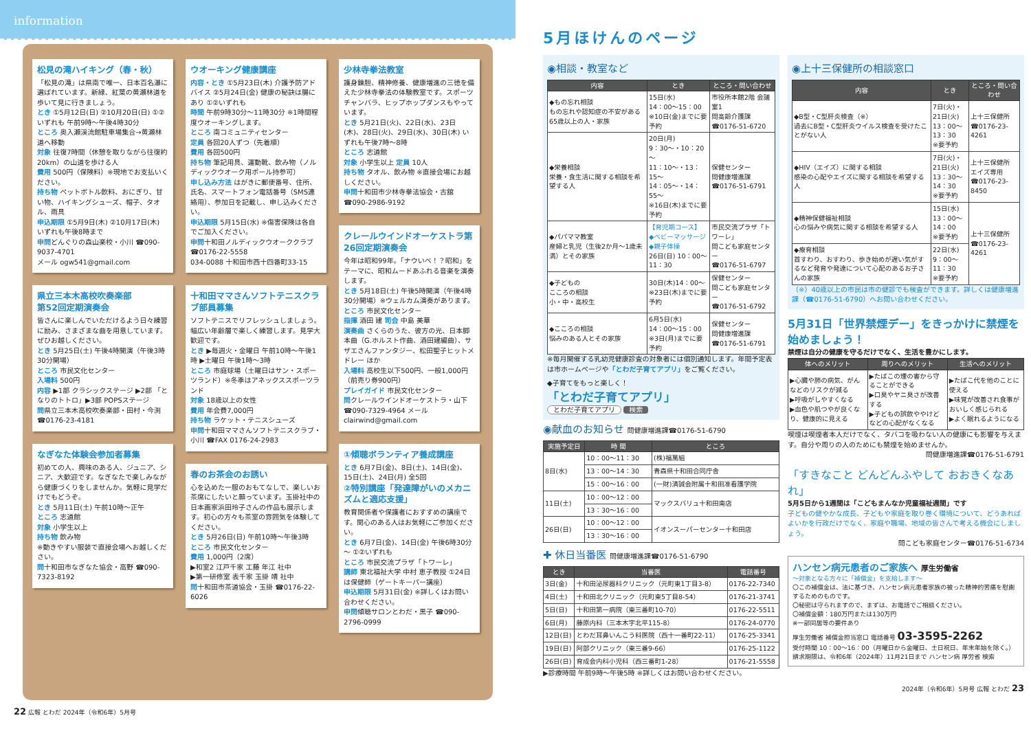information
松見の滝ハイキング（春・秋）
「松見の滝」は県南で唯一、日本百名瀑に選ばれています。新緑、紅葉の黄瀬林道を歩いて見に行きましょう。
とき ①5月12日(日) ②10月20日(日) ①②いずれも 午前9時～午後4時30分
ところ 奥入瀬渓流館駐車場集合→黄瀬林道へ移動
対象 往復7時間（休憩を取りながら往復約20km）の山道を歩ける人
費用 500円（保険料）※現地でお支払いください。
持ち物 ペットボトル飲料、おにぎり、甘い物、ハイキングシューズ、帽子、タオル、雨具
申込期限 ①5月9日(木) ②10月17日(木) いずれも午後8時まで
申問どんぐりの森山楽校・小川 ☎090-9037-4701
メール ogw541@gmail.com
県立三本木高校吹奏楽部
第52回定期演奏会
皆さんに楽しんでいただけるよう日々練習に励み、さまざまな曲を用意しています。ぜひお越しください。
とき 5月25日(土) 午後4時開演（午後3時30分開場）
ところ 市民文化センター
入場料 500円
内容 ▶1部 クラシックステージ ▶2部 「となりのトトロ」▶3部 POPSステージ
問県立三本木高校吹奏楽部・田村・今渕☎0176-23-4181
なぎなた体験会参加者募集
初めての人、興味のある人、ジュニア、シニア、大歓迎です。なぎなたで楽しみながら健康づくりをしませんか。気軽に見学だけでもどうぞ。
とき 5月11日(土) 午前10時～正午
ところ 志道館
対象 小学生以上
持ち物 飲み物
※動きやすい服装で直接会場へお越しください。
問十和田市なぎなた協会・高野 ☎090-7323-8192
ウオーキング健康講座
内容・とき ①5月23日(木) 介護予防アドバイス ②5月24日(金) 健康の秘訣は腸にあり ①②いずれも
時間 午前9時30分～11時30分 ※1時間程度ウオーキングします。
ところ 南コミュニティセンター
定員 各回20人ずつ（先着順）
費用 各回500円
持ち物 筆記用具、運動靴、飲み物（ノルディックウオーク用ポール持参可）
申し込み方法 はがきに郵便番号、住所、氏名、スマートフォン電話番号（SMS連絡用）、参加日を記載し、申し込みください。
申込期限 5月15日(水) ※傷害保険は各自でご加入ください。
申問十和田ノルディックウオーククラブ☎0176-22-5558
034-0088 十和田市西十四番町33-15
十和田ママさんソフトテニスクラブ部員募集
ソフトテニスでリフレッシュしましょう。幅広い年齢層で楽しく練習します。見学大歓迎です。
とき ▶毎週火・金曜日 午前10時～午後1時 ▶土曜日 午後1時～3時
ところ 市庭球場（土曜日はサン・スポーツランド）※冬季はアネックススポーツランド
対象 18歳以上の女性
費用 年会費7,000円
持ち物 ラケット・テニスシューズ
申問十和田ママさんソフトテニスクラブ・小川 ☎FAX 0176-24-2983
春のお茶会のお誘い
心を込めた一服のおもてなしで、楽しいお茶席にしたいと願っています。玉掛社中の日本画家浜田玲子さんの作品も展示します。初心の方々も茶室の雰囲気を体験してください。
とき 5月26日(日) 午前10時～午後3時
ところ 市民文化センター
費用 1,000円（2席）
▶和室2 江戸千家 工藤 年江 社中
▶第一研修室 表千家 玉掛 靖 社中
問十和田市茶道協会・玉掛 ☎0176-22-6026
少林寺拳法教室
護身錬胆、精神修養、健康増進の三徳を備えた少林寺拳法の体験教室です。スポーツチャンバラ、ヒップホップダンスもやっています。
とき 5月21日(火)、22日(水)、23日(木)、28日(火)、29日(水)、30日(木) いずれも午後7時～8時
ところ 志道館
対象 小学生以上 定員 10人
持ち物 タオル、飲み物 ※直接会場にお越しください。
申問十和田市少林寺拳法協会・古舘 ☎090-2986-9192
クレールウインドオーケストラ第26回定期演奏会
今年は昭和99年。「ナウいべ！？昭和」をテーマに、昭和ムードあふれる音楽を演奏します。
とき 5月18日(土) 午後5時開演（午後4時30分開場）※ウェルカム演奏があります。
ところ 市民文化センター
指揮 酒田 建 司会 中島 美華
演奏曲 さくらのうた、彼方の光、日本脚本曲（G.ホルスト作曲、酒田建編曲）、サザエさんファンタジー、松田聖子ヒットメドレー ほか
入場料 高校生以下500円、一般1,000円（前売り券900円）
プレイガイド 市民文化センター
問クレールウインドオーケストラ・山下☎090-7329-4964 メール clairwind@gmail.com
①傾聴ボランティア養成講座
とき 6月7日(金)、8日(土)、14日(金)、15日(土)、24日(月) 全5回
②特別講座「発達障がいのメカニズムと適応支援」
教育関係者や保護者におすすめの講座です。関心のある人はお気軽にご参加ください。
とき 6月7日(金)、14日(金) 午後6時30分～ ①②いずれも
ところ 市民交流プラザ「トワーレ」
講師 東北福祉大学 中村 恵子教授 ①24日は保健師（ゲートキーパー講座）
申込期限 5月31日(金) ※詳しくはお問い合わせください。
申問傾聴サロンとわだ・黒子 ☎090-2796-0999
22 広報 とわだ 2024年（令和6年）5月号
5月ほけんのページ
◉相談・教室など
| 内容 | とき | ところ・問い合わせ |
| --- | --- | --- |
| ◆もの忘れ相談 もの忘れや認知症の不安がある65歳以上の人・家族 | 15日(水) 14：00～15：00 ※10日(金)までに要予約 | 市役所本館2階 会議室1 問高齢介護課 ☎0176-51-6720 |
| ◆栄養相談 栄養・食生活に関する相談を希望する人 | 20日(月) 9：30～・10：20～ 11：10～・13：15～ 14：05～・14：55～ ※16日(木)までに要予約 | 保健センター 問健康増進課 ☎0176-51-6791 |
| ◆パパママ教室 産婦と乳児（生後2か月～1歳未満）とその家族 | 【育児期コース】 ◆ベビーマッサージ ◆親子体操 26日(日) 10：00～11：30 | 市民交流プラザ「トワーレ」 問こども家庭センター ☎0176-51-6797 |
| ◆子どもの こころの相談 小・中・高校生 | 30日(木)14：00～ ※23日(木)までに要予約 | 保健センター 問こども家庭センター ☎0176-51-6792 |
| ◆こころの相談 悩みのある人とその家族 | 6月5日(水) 14：00～15：00 ※3日(月)までに要予約 | 保健センター 問健康増進課 ☎0176-51-6791 |
※毎月開催する乳幼児健康診査の対象者には個別通知します。年間予定表は市ホームページや「とわだ子育てアプリ」をご覧ください。
◆子育てをもっと楽しく！
「とわだ子育てアプリ」
とわだ子育てアプリ 検索
◉献血のお知らせ 問健康増進課☎0176-51-6790
| 実施予定日 | 時 間 | ところ |
| --- | --- | --- |
| 8日(水) | 10：00～11：30 | (株)福萬組 |
| | 13：00～14：30 | 青森県十和田合同庁舎 |
| | 15：00～16：00 | (一財)済誠会附属十和田准看護学院 |
| 11日(土) | 10：00～12：00 | マックスバリュ十和田南店 |
| | 13：30～16：00 | |
| 26日(日) | 10：00～12：00 | イオンスーパーセンター十和田店 |
| | 13：30～16：00 | |
✚ 休日当番医 問健康増進課☎0176-51-6790
| とき | 当番医 | 電話番号 |
| --- | --- | --- |
| 3日(金) | 十和田泌尿器科クリニック（元町東1丁目3-8） | 0176-22-7340 |
| 4日(土) | 十和田北クリニック（元町東5丁目8-54） | 0176-21-3741 |
| 5日(日) | 十和田第一病院（東三番町10-70） | 0176-22-5511 |
| 6日(月) | 藤原内科（三本木字北平115-8） | 0176-24-0770 |
| 12日(日) | とわだ耳鼻いんこう科医院（西十一番町22-11） | 0176-25-3341 |
| 19日(日) | 阿部クリニック（東三番9-66） | 0176-25-1122 |
| 26日(日) | 育成会内科小児科（西三番町1-28） | 0176-21-5558 |
▶診療時間 午前9時～午後5時 ※詳しくはお問い合わせください。
◉上十三保健所の相談窓口
| 内容 | とき | ところ・問い合わせ |
| --- | --- | --- |
| ◆B型・C型肝炎検査（※） 過去にB型・C型肝炎ウイルス検査を受けたことがない人 | 7日(火)・21日(火) 13：00～13：30 ※要予約 | 上十三保健所 ☎0176-23-4261 |
| ◆HIV（エイズ）に関する相談 感染の心配やエイズに関する相談を希望する人 | 7日(火)・21日(火) 13：30～14：30 ※要予約 | 上十三保健所 エイズ専用 ☎0176-23-8450 |
| ◆精神保健福祉相談 心の悩みや病気に関する相談を希望する人 | 15日(水) 13：00～14：00 ※要予約 | 上十三保健所 ☎0176-23-4261 |
| ◆療育相談 首すわり、おすわり、歩き始めが遅い気がするなど発育や発達について心配のあるお子さんの家族 | 22日(水) 9：00～11：30 ※要予約 | |
（※）40歳以上の市民は市の健診でも検査ができます。詳しくは健康増進課（☎0176-51-6790）へお問い合わせください。
5月31日「世界禁煙デー」をきっかけに禁煙を始めましょう！
禁煙は自分の健康を守るだけでなく、生活を豊かにします。
| 体へのメリット | 周りへのメリット | 生活へのメリット |
| --- | --- | --- |
| ▶心臓や肺の病気、がんなどのリスクが減る ▶呼吸がしやすくなる ▶血色や肌つやが良くなり、健康的に見える | ▶たばこの煙の害から守ることができる ▶口臭やヤニ臭さが改善する ▶子どもの誤飲ややけどなどの心配がなくなる | ▶たばこ代を他のことに使える ▶味覚が改善され食事がおいしく感じられる ▶よく眠れるようになる |
喫煙は喫煙者本人だけでなく、タバコを吸わない人の健康にも影響を与えます。自分や周りの人のためにも禁煙を始めませんか。
問健康増進課☎0176-51-6791
「すきなこと どんどんふやして おおきくなあれ」
5月5日から1週間は「こどもまんなか児童福祉週間」です
子どもの健やかな成長、子どもや家庭を取り巻く環境について、どうあればよいかを行政だけでなく、家庭や職場、地域の皆さんで考える機会にしましょう。
問こども家庭センター☎0176-51-6734
ハンセン病元患者のご家族へ 厚生労働省
～対象となる方々に「補償金」を支給します～
〇この補償金は、法に基づき、ハンセン病元患者家族の被った精神的苦痛を慰謝するためのものです。
〇秘密は守られますので、まずは、お電話でご相談ください。
〇補償金額：180万円または130万円
※一部同居等の要件あり
厚生労働省 補償金担当窓口 電話番号 03-3595-2262
受付時間 10：00～16：00（月曜日から金曜日、土日祝日、年末年始を除く。）
請求期限は、令和6年（2024年）11月21日まで ハンセン病 厚労省 検索
2024年（令和6年）5月号 広報 とわだ 23